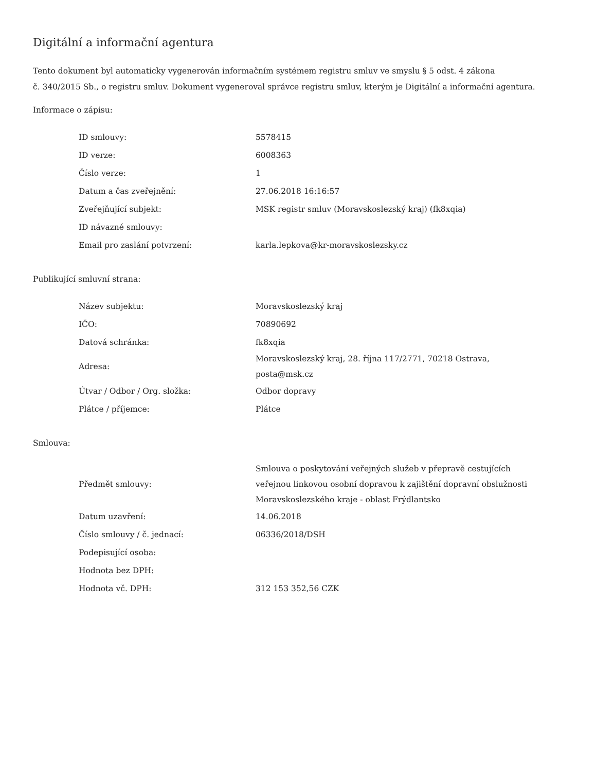Digitální a informační agentura
Tento dokument byl automaticky vygenerován informačním systémem registru smluv ve smyslu § 5 odst. 4 zákona
č. 340/2015 Sb., o registru smluv. Dokument vygeneroval správce registru smluv, kterým je Digitální a informační agentura.
Informace o zápisu:
| ID smlouvy: | 5578415 |
| ID verze: | 6008363 |
| Číslo verze: | 1 |
| Datum a čas zveřejnění: | 27.06.2018 16:16:57 |
| Zveřejňující subjekt: | MSK registr smluv (Moravskoslezský kraj) (fk8xqia) |
| ID návazné smlouvy: | |
| Email pro zaslání potvrzení: | karla.lepkova@kr-moravskoslezsky.cz |
Publikující smluvní strana:
| Název subjektu: | Moravskoslezský kraj |
| IČO: | 70890692 |
| Datová schránka: | fk8xqia |
| Adresa: | Moravskoslezský kraj, 28. října 117/2771, 70218 Ostrava, posta@msk.cz |
| Útvar / Odbor / Org. složka: | Odbor dopravy |
| Plátce / příjemce: | Plátce |
Smlouva:
| Předmět smlouvy: | Smlouva o poskytování veřejných služeb v přepravě cestujících veřejnou linkovou osobní dopravou k zajištění dopravní obslužnosti Moravskoslezského kraje - oblast Frýdlantsko |
| Datum uzavření: | 14.06.2018 |
| Číslo smlouvy / č. jednací: | 06336/2018/DSH |
| Podepisující osoba: | |
| Hodnota bez DPH: | |
| Hodnota vč. DPH: | 312 153 352,56 CZK |